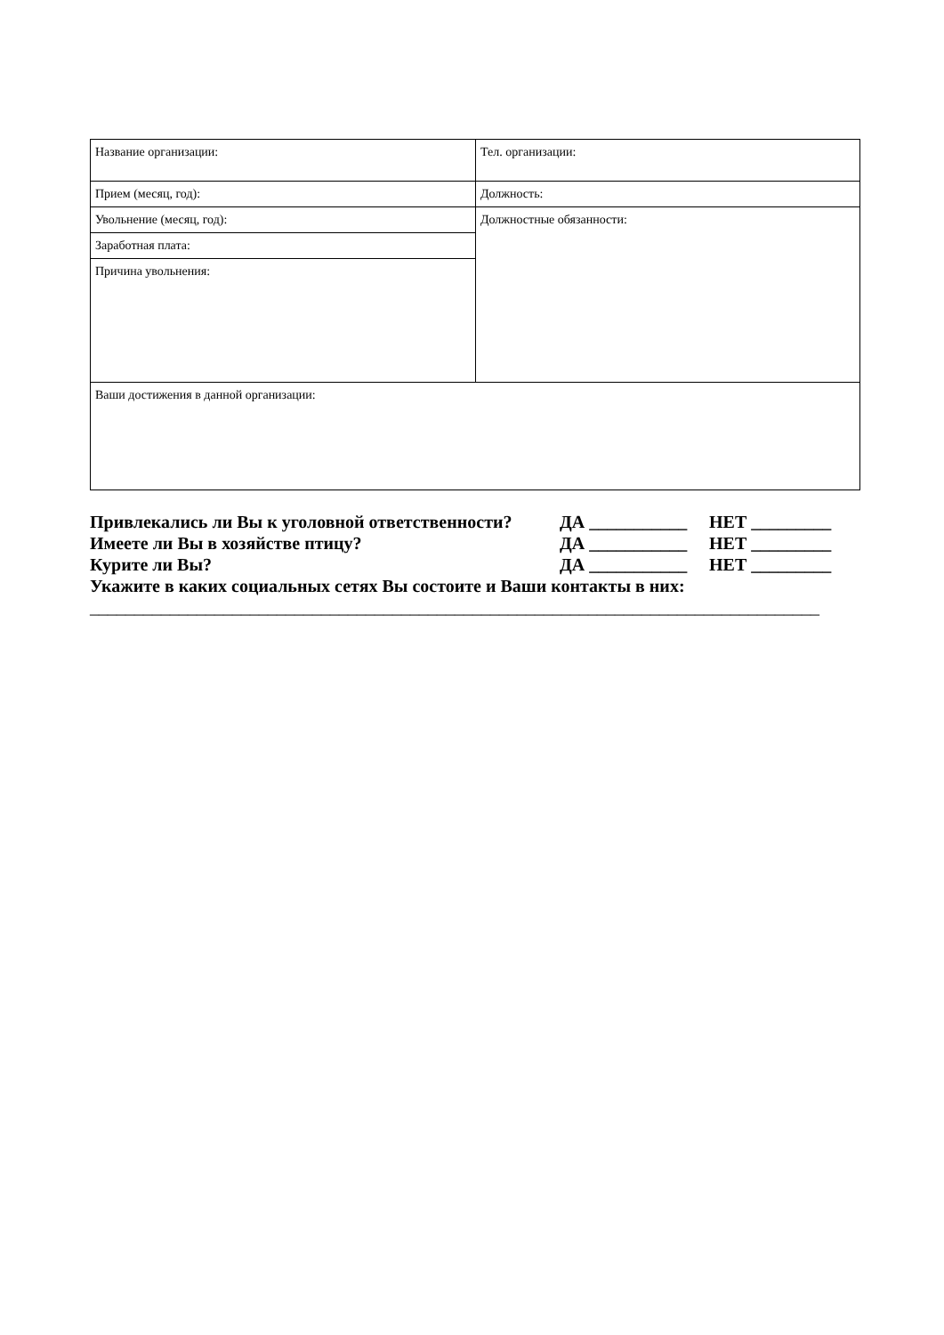| Название организации: | Тел. организации: |
| Прием (месяц, год): | Должность: |
| Увольнение (месяц, год): | Должностные обязанности: |
| Заработная плата: | |
| Причина увольнения: | |
| Ваши достижения в данной организации: | |
Привлекались ли Вы к уголовной ответственности? ДА ___________ НЕТ _________
Имеете ли Вы в хозяйстве птицу? ДА ___________ НЕТ _________
Курите ли Вы? ДА ___________ НЕТ _________
Укажите в каких социальных сетях Вы состоите и Ваши контакты в них:
__________________________________________________________________________________